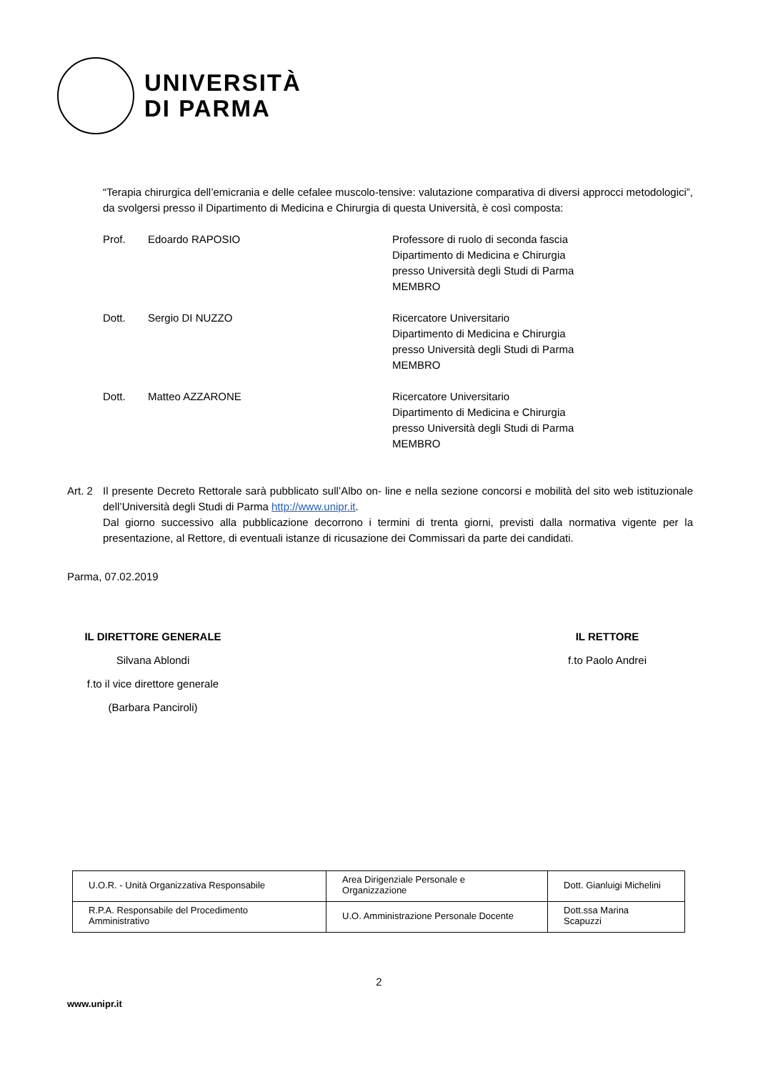UNIVERSITÀ
DI PARMA
“Terapia chirurgica dell’emicrania e delle cefalee muscolo-tensive: valutazione comparativa di diversi approcci metodologici”, da svolgersi presso il Dipartimento di Medicina e Chirurgia di questa Università, è così composta:
Prof. Edoardo RAPOSIO Professore di ruolo di seconda fascia
Dipartimento di Medicina e Chirurgia
presso Università degli Studi di Parma
MEMBRO
Dott. Sergio DI NUZZO Ricercatore Universitario
Dipartimento di Medicina e Chirurgia
presso Università degli Studi di Parma
MEMBRO
Dott. Matteo AZZARONE Ricercatore Universitario
Dipartimento di Medicina e Chirurgia
presso Università degli Studi di Parma
MEMBRO
Art. 2
Il presente Decreto Rettorale sarà pubblicato sull’Albo on- line e nella sezione concorsi e mobilità del sito web istituzionale dell’Università degli Studi di Parma http://www.unipr.it.
Dal giorno successivo alla pubblicazione decorrono i termini di trenta giorni, previsti dalla normativa vigente per la presentazione, al Rettore, di eventuali istanze di ricusazione dei Commissari da parte dei candidati.
Parma, 07.02.2019
IL DIRETTORE GENERALE
Silvana Ablondi
f.to il vice direttore generale
(Barbara Panciroli)
IL RETTORE
f.to Paolo Andrei
| U.O.R. - Unità Organizzativa Responsabile | Area Dirigenziale Personale e Organizzazione | Dott. Gianluigi Michelini |
| R.P.A. Responsabile del Procedimento Amministrativo | U.O. Amministrazione Personale Docente | Dott.ssa Marina Scapuzzi |
2
www.unipr.it